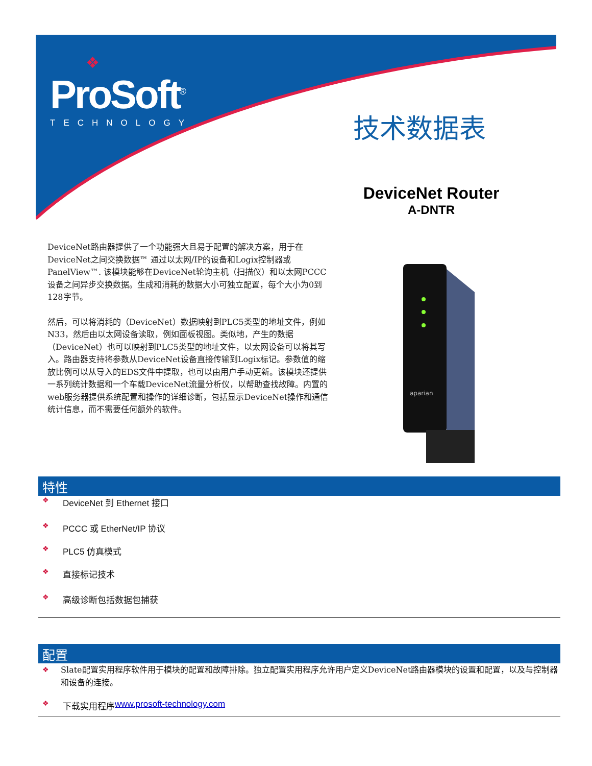❖
ProSoft<sup>®</sup>
TECHNOLOGY
技术数据表
DeviceNet Router
A-DNTR
DeviceNet路由器提供了一个功能强大且易于配置的解决方案，用于在DeviceNet之间交换数据™ 通过以太网/IP的设备和Logix控制器或PanelView™. 该模块能够在DeviceNet轮询主机（扫描仪）和以太网PCCC设备之间异步交换数据。生成和消耗的数据大小可独立配置，每个大小为0到128字节。
然后，可以将消耗的（DeviceNet）数据映射到PLC5类型的地址文件，例如N33，然后由以太网设备读取，例如面板视图。类似地，产生的数据（DeviceNet）也可以映射到PLC5类型的地址文件，以太网设备可以将其写入。路由器支持将参数从DeviceNet设备直接传输到Logix标记。参数值的缩放比例可以从导入的EDS文件中提取，也可以由用户手动更新。该模块还提供一系列统计数据和一个车载DeviceNet流量分析仪，以帮助查找故障。内置的web服务器提供系统配置和操作的详细诊断，包括显示DeviceNet操作和通信统计信息，而不需要任何额外的软件。
aparian
特性
❖ DeviceNet 到 Ethernet 接口
❖ PCCC 或 EtherNet/IP 协议
❖ PLC5 仿真模式
❖ 直接标记技术
❖ 高级诊断包括数据包捕获
配置
❖ Slate配置实用程序软件用于模块的配置和故障排除。独立配置实用程序允许用户定义DeviceNet路由器模块的设置和配置，以及与控制器和设备的连接。
❖ 下载实用程序 www.prosoft-technology.com